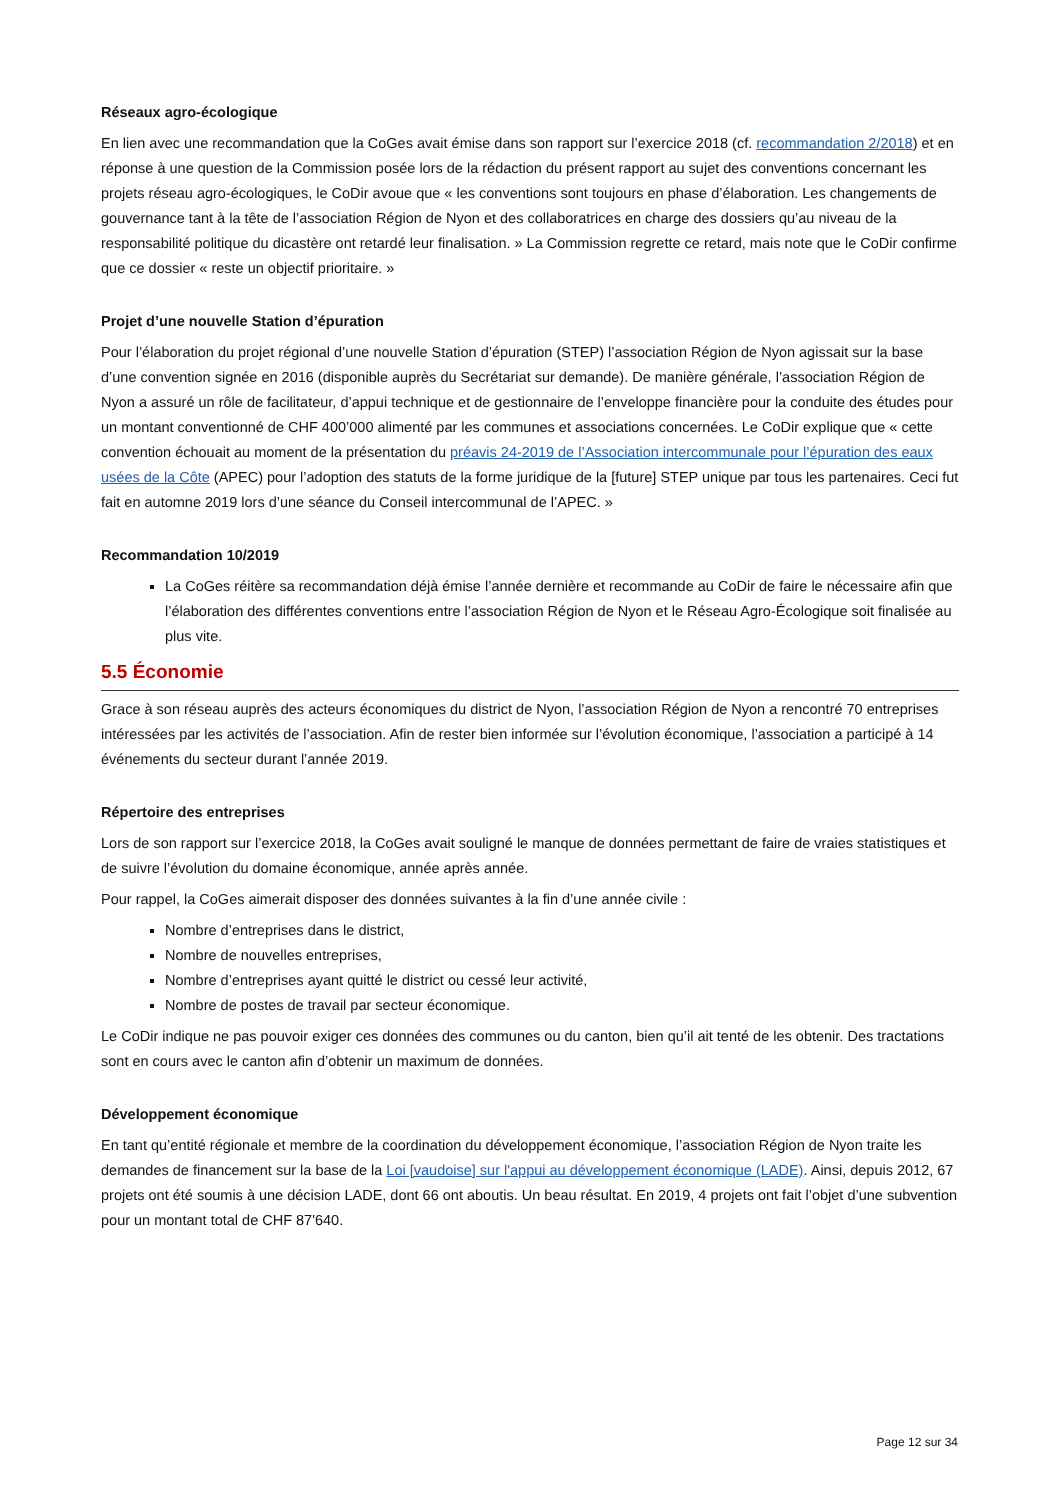Réseaux agro-écologique
En lien avec une recommandation que la CoGes avait émise dans son rapport sur l’exercice 2018 (cf. recommandation 2/2018) et en réponse à une question de la Commission posée lors de la rédaction du présent rapport au sujet des conventions concernant les projets réseau agro-écologiques, le CoDir avoue que « les conventions sont toujours en phase d’élaboration. Les changements de gouvernance tant à la tête de l’association Région de Nyon et des collaboratrices en charge des dossiers qu’au niveau de la responsabilité politique du dicastère ont retardé leur finalisation. » La Commission regrette ce retard, mais note que le CoDir confirme que ce dossier « reste un objectif prioritaire. »
Projet d’une nouvelle Station d’épuration
Pour l’élaboration du projet régional d’une nouvelle Station d’épuration (STEP) l’association Région de Nyon agissait sur la base d’une convention signée en 2016 (disponible auprès du Secrétariat sur demande). De manière générale, l’association Région de Nyon a assuré un rôle de facilitateur, d’appui technique et de gestionnaire de l’enveloppe financière pour la conduite des études pour un montant conventionné de CHF 400’000 alimenté par les communes et associations concernées. Le CoDir explique que « cette convention échouait au moment de la présentation du préavis 24-2019 de l’Association intercommunale pour l’épuration des eaux usées de la Côte (APEC) pour l’adoption des statuts de la forme juridique de la [future] STEP unique par tous les partenaires. Ceci fut fait en automne 2019 lors d’une séance du Conseil intercommunal de l’APEC. »
Recommandation 10/2019
La CoGes réitère sa recommandation déjà émise l’année dernière et recommande au CoDir de faire le nécessaire afin que l’élaboration des différentes conventions entre l’association Région de Nyon et le Réseau Agro-Écologique soit finalisée au plus vite.
5.5 Économie
Grace à son réseau auprès des acteurs économiques du district de Nyon, l’association Région de Nyon a rencontré 70 entreprises intéressées par les activités de l’association. Afin de rester bien informée sur l’évolution économique, l’association a participé à 14 événements du secteur durant l’année 2019.
Répertoire des entreprises
Lors de son rapport sur l’exercice 2018, la CoGes avait souligné le manque de données permettant de faire de vraies statistiques et de suivre l’évolution du domaine économique, année après année.
Pour rappel, la CoGes aimerait disposer des données suivantes à la fin d’une année civile :
Nombre d’entreprises dans le district,
Nombre de nouvelles entreprises,
Nombre d’entreprises ayant quitté le district ou cessé leur activité,
Nombre de postes de travail par secteur économique.
Le CoDir indique ne pas pouvoir exiger ces données des communes ou du canton, bien qu’il ait tenté de les obtenir. Des tractations sont en cours avec le canton afin d’obtenir un maximum de données.
Développement économique
En tant qu’entité régionale et membre de la coordination du développement économique, l’association Région de Nyon traite les demandes de financement sur la base de la Loi [vaudoise] sur l'appui au développement économique (LADE). Ainsi, depuis 2012, 67 projets ont été soumis à une décision LADE, dont 66 ont aboutis. Un beau résultat. En 2019, 4 projets ont fait l’objet d’une subvention pour un montant total de CHF 87'640.
Page 12 sur 34